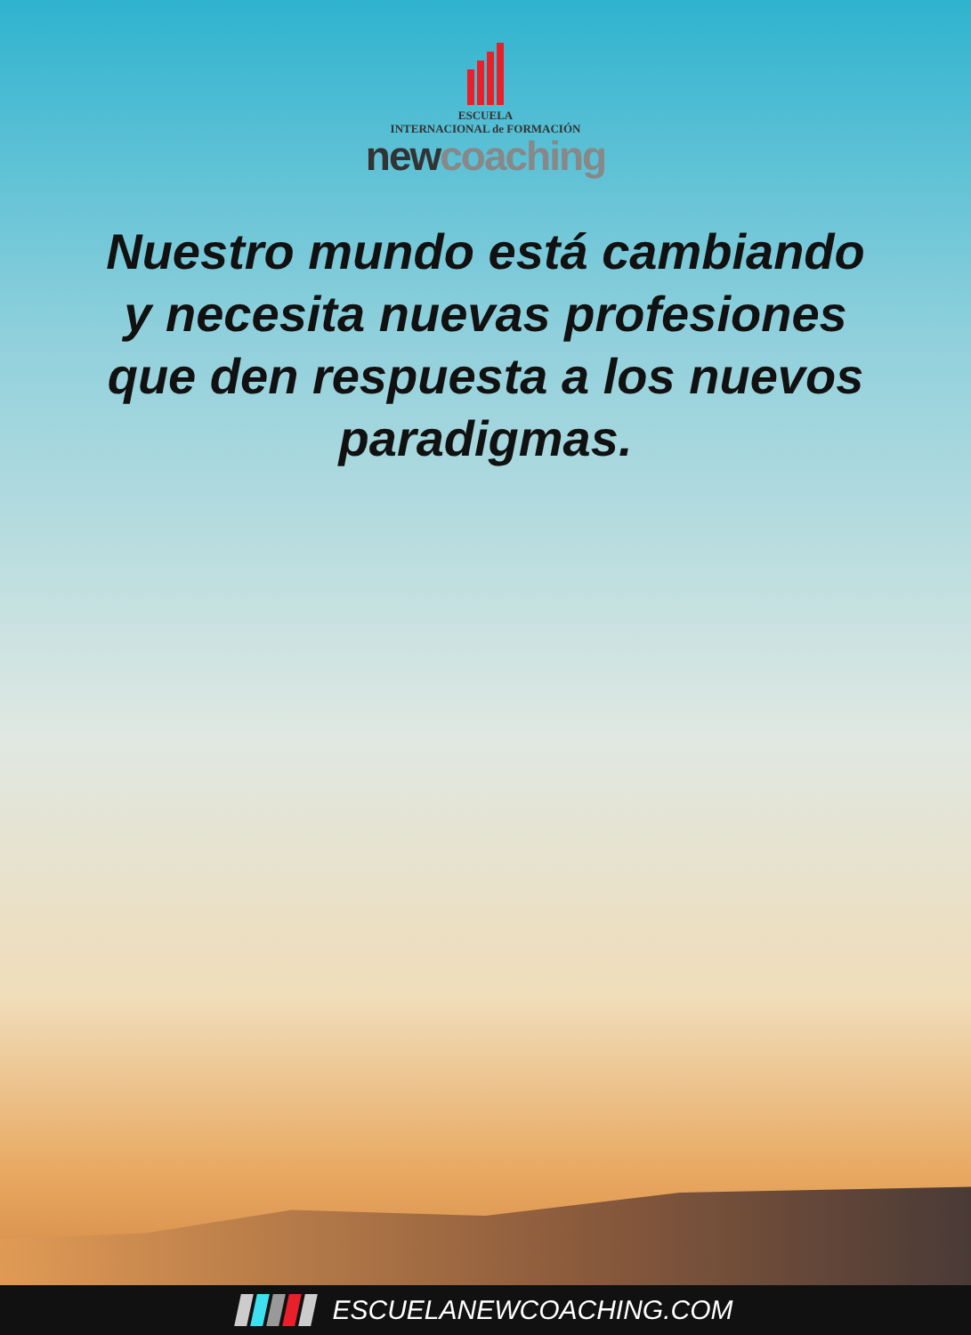ESCUELA
INTERNACIONAL de FORMACIÓN
new coaching
Nuestro mundo está cambiando y necesita nuevas profesiones que den respuesta a los nuevos paradigmas.
ESCUELANEWCOACHING.COM